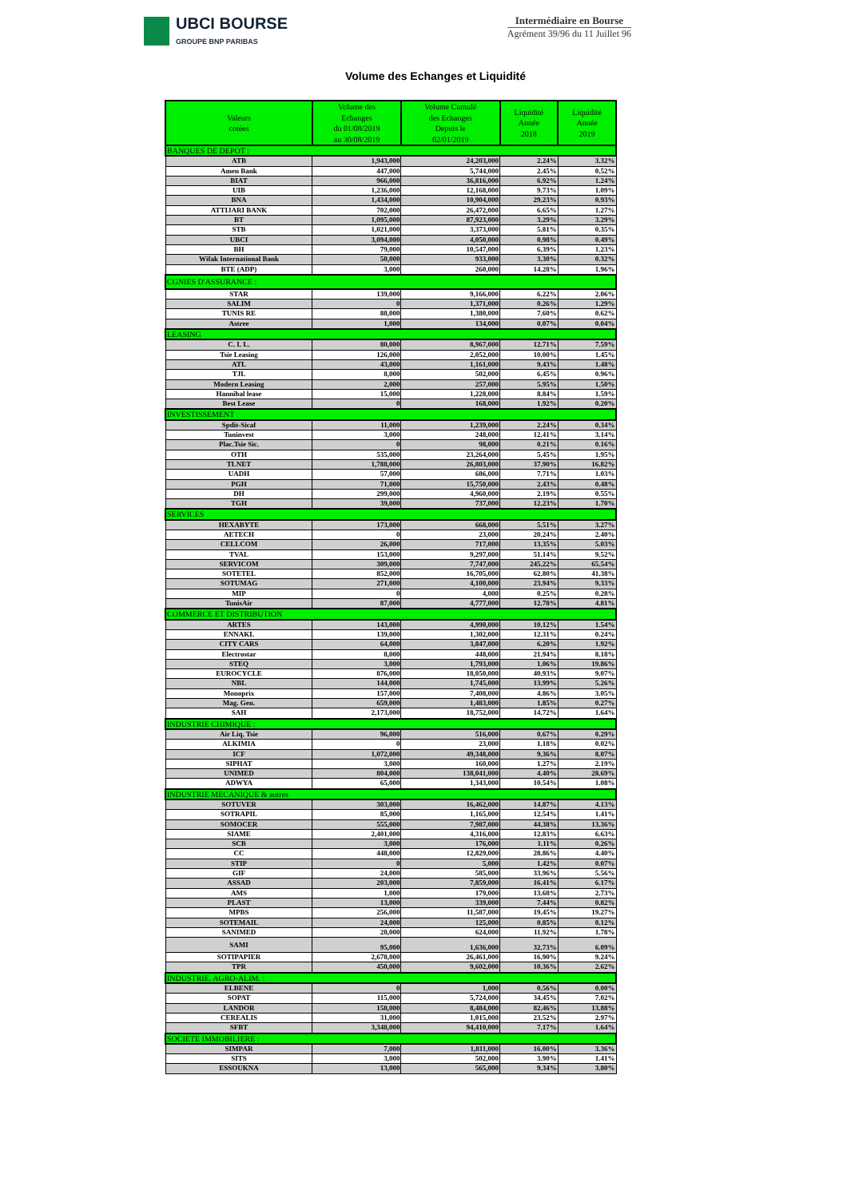UBCI BOURSE
GROUPE BNP PARIBAS
Intermédiaire en Bourse
Agrément 39/96 du 11 Juillet 96
Volume des Echanges et Liquidité
| Valeurs cotées | Volume des Echanges du 01/08/2019 au 30/08/2019 | Volume Cumulé des Echanges Depuis le 02/01/2019 | Liquidité Année 2018 | Liquidité Année 2019 |
| --- | --- | --- | --- | --- |
| BANQUES DE DEPOT : | | | | |
| ATB | 1,943,000 | 24,203,000 | 2.24% | 3.32% |
| Amen Bank | 447,000 | 5,744,000 | 2.45% | 0.52% |
| BIAT | 966,000 | 36,816,000 | 6.92% | 1.24% |
| UIB | 1,236,000 | 12,168,000 | 9.73% | 1.09% |
| BNA | 1,434,000 | 10,904,000 | 29.23% | 0.93% |
| ATTIJARI BANK | 702,000 | 26,472,000 | 6.65% | 1.27% |
| BT | 1,095,000 | 87,923,000 | 3.29% | 3.29% |
| STB | 1,021,000 | 3,373,000 | 5.81% | 0.35% |
| UBCI | 3,094,000 | 4,050,000 | 0.98% | 0.49% |
| BH | 79,000 | 10,547,000 | 6.39% | 1.23% |
| Wifak International Bank | 50,000 | 933,000 | 3.30% | 0.32% |
| BTE (ADP) | 3,000 | 260,000 | 14.28% | 1.96% |
| CGNIES D'ASSURANCE : | | | | |
| STAR | 139,000 | 9,166,000 | 6.22% | 2.06% |
| SALIM | 0 | 1,371,000 | 0.26% | 1.29% |
| TUNIS RE | 88,000 | 1,380,000 | 7.60% | 0.62% |
| Astree | 1,000 | 134,000 | 0.07% | 0.04% |
| LEASING | | | | |
| C. I. L. | 80,000 | 8,967,000 | 12.71% | 7.59% |
| Tsie Leasing | 126,000 | 2,052,000 | 10.00% | 1.45% |
| ATL | 43,000 | 1,161,000 | 9.43% | 1.48% |
| TJL | 8,000 | 502,000 | 6.45% | 0.96% |
| Modern Leasing | 2,000 | 257,000 | 5.95% | 1.50% |
| Hannibal lease | 15,000 | 1,228,000 | 8.84% | 1.59% |
| Best Lease | 0 | 168,000 | 1.92% | 0.20% |
| INVESTISSEMENT | | | | |
| Spdit-Sicaf | 11,000 | 1,239,000 | 2.24% | 0.34% |
| Tuninvest | 3,000 | 248,000 | 12.41% | 3.14% |
| Plac.Tsie Sic. | 0 | 98,000 | 0.21% | 0.16% |
| OTH | 535,000 | 23,264,000 | 5.45% | 1.95% |
| TLNET | 1,788,000 | 26,803,000 | 37.90% | 16.82% |
| UADH | 57,000 | 686,000 | 7.71% | 1.03% |
| PGH | 71,000 | 15,750,000 | 2.43% | 0.48% |
| DH | 299,000 | 4,960,000 | 2.19% | 0.55% |
| TGH | 39,000 | 737,000 | 12.23% | 1.70% |
| SERVICES | | | | |
| HEXABYTE | 173,000 | 668,000 | 5.51% | 3.27% |
| AETECH | 0 | 23,000 | 20.24% | 2.40% |
| CELLCOM | 26,000 | 717,000 | 13.35% | 5.03% |
| TVAL | 153,000 | 9,297,000 | 51.14% | 9.52% |
| SERVICOM | 309,000 | 7,747,000 | 245.22% | 65.54% |
| SOTETEL | 852,000 | 16,705,000 | 62.80% | 41.38% |
| SOTUMAG | 271,000 | 4,100,000 | 23.94% | 9.33% |
| MIP | 0 | 4,000 | 0.25% | 0.28% |
| TunisAir | 87,000 | 4,777,000 | 12.78% | 4.81% |
| COMMERCE ET DISTRIBUTION | | | | |
| ARTES | 143,000 | 4,990,000 | 10.12% | 1.54% |
| ENNAKL | 139,000 | 1,302,000 | 12.31% | 0.24% |
| CITY CARS | 64,000 | 3,847,000 | 6.20% | 1.92% |
| Electrostar | 8,000 | 448,000 | 21.94% | 8.18% |
| STEQ | 3,000 | 1,793,000 | 1.06% | 19.86% |
| EUROCYCLE | 876,000 | 18,050,000 | 40.93% | 9.07% |
| NBL | 144,000 | 1,745,000 | 13.99% | 5.26% |
| Monoprix | 157,000 | 7,408,000 | 4.86% | 3.05% |
| Mag. Gen. | 659,000 | 1,483,000 | 1.85% | 0.27% |
| SAH | 2,173,000 | 18,752,000 | 14.72% | 1.64% |
| INDUSTRIE CHIMIQUE : | | | | |
| Air Liq. Tsie | 96,000 | 516,000 | 0.67% | 0.29% |
| ALKIMIA | 0 | 23,000 | 1.18% | 0.02% |
| ICF | 1,072,000 | 49,348,000 | 9.36% | 8.07% |
| SIPHAT | 3,000 | 160,000 | 1.27% | 2.19% |
| UNIMED | 804,000 | 138,041,000 | 4.40% | 28.69% |
| ADWYA | 65,000 | 1,343,000 | 10.54% | 1.08% |
| INDUSTRIE MECANIQUE & autres | | | | |
| SOTUVER | 303,000 | 16,462,000 | 14.87% | 4.13% |
| SOTRAPIL | 85,000 | 1,165,000 | 12.54% | 1.41% |
| SOMOCER | 555,000 | 7,987,000 | 44.38% | 13.36% |
| SIAME | 2,401,000 | 4,316,000 | 12.83% | 6.63% |
| SCB | 3,000 | 176,000 | 1.11% | 0.26% |
| CC | 448,000 | 12,829,000 | 28.86% | 4.40% |
| STIP | 0 | 5,000 | 1.42% | 0.07% |
| GIF | 24,000 | 585,000 | 33.96% | 5.56% |
| ASSAD | 203,000 | 7,859,000 | 16.41% | 6.17% |
| AMS | 1,000 | 179,000 | 13.68% | 2.73% |
| PLAST | 13,000 | 339,000 | 7.44% | 0.82% |
| MPBS | 256,000 | 11,587,000 | 19.45% | 19.27% |
| SOTEMAIL | 24,000 | 125,000 | 0.85% | 0.12% |
| SANIMED | 28,000 | 624,000 | 11.92% | 1.78% |
| SAMI | 95,000 | 1,636,000 | 32.73% | 6.09% |
| SOTIPAPIER | 2,678,000 | 26,461,000 | 16.90% | 9.24% |
| TPR | 450,000 | 9,602,000 | 10.36% | 2.62% |
| INDUSTRIE. AGRO-ALIM. : | | | | |
| ELBENE | 0 | 1,000 | 0.56% | 0.00% |
| SOPAT | 115,000 | 5,724,000 | 34.45% | 7.02% |
| LANDOR | 158,000 | 8,484,000 | 82.46% | 13.88% |
| CEREALIS | 31,000 | 1,015,000 | 23.52% | 2.97% |
| SFBT | 3,348,000 | 94,410,000 | 7.17% | 1.64% |
| SOCIETE IMMOBILIERE : | | | | |
| SIMPAR | 7,000 | 1,811,000 | 16.00% | 3.36% |
| SITS | 3,000 | 502,000 | 3.90% | 1.41% |
| ESSOUKNA | 13,000 | 565,000 | 9.34% | 3.80% |